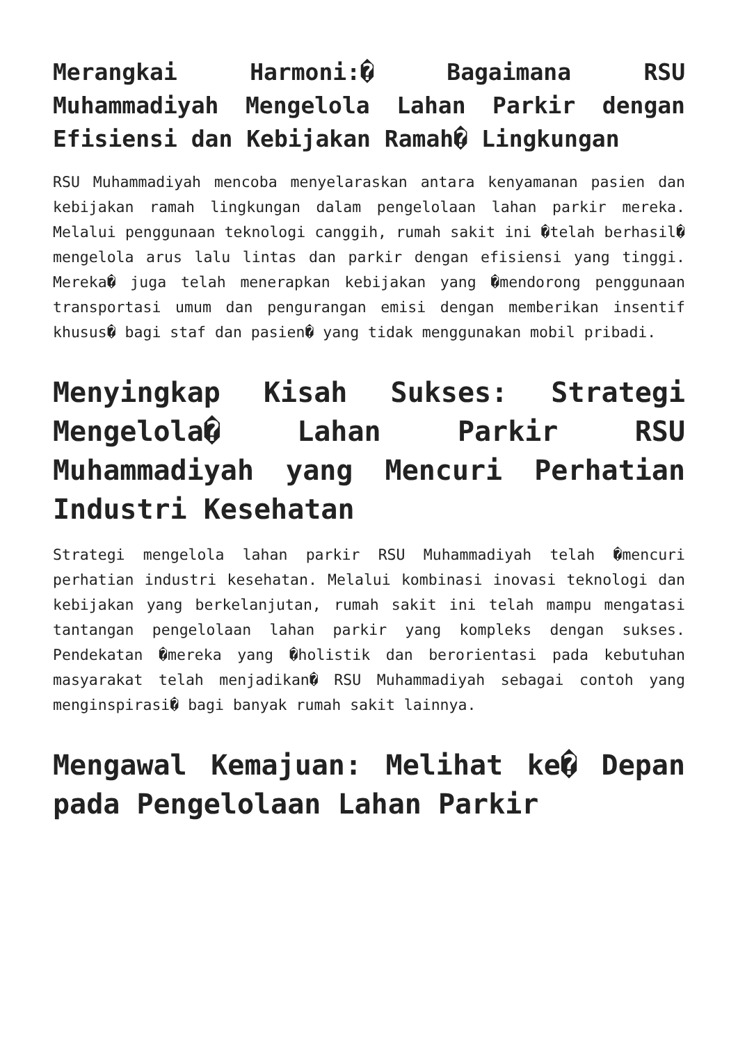Merangkai Harmoni:� Bagaimana RSU Muhammadiyah Mengelola Lahan Parkir dengan Efisiensi dan Kebijakan Ramah� Lingkungan
RSU Muhammadiyah mencoba menyelaraskan antara kenyamanan pasien dan kebijakan ramah lingkungan dalam pengelolaan lahan parkir mereka. Melalui penggunaan teknologi canggih, rumah sakit ini �telah berhasil� mengelola arus lalu lintas dan parkir dengan efisiensi yang tinggi. Mereka� juga telah menerapkan kebijakan yang �mendorong penggunaan transportasi umum dan pengurangan emisi dengan memberikan insentif khusus� bagi staf dan pasien� yang tidak menggunakan mobil pribadi.
Menyingkap Kisah Sukses: Strategi Mengelola� Lahan Parkir RSU Muhammadiyah yang Mencuri Perhatian Industri Kesehatan
Strategi mengelola lahan parkir RSU Muhammadiyah telah �mencuri perhatian industri kesehatan. Melalui kombinasi inovasi teknologi dan kebijakan yang berkelanjutan, rumah sakit ini telah mampu mengatasi tantangan pengelolaan lahan parkir yang kompleks dengan sukses. Pendekatan �mereka yang �holistik dan berorientasi pada kebutuhan masyarakat telah menjadikan� RSU Muhammadiyah sebagai contoh yang menginspirasi� bagi banyak rumah sakit lainnya.
Mengawal Kemajuan: Melihat ke� Depan pada Pengelolaan Lahan Parkir